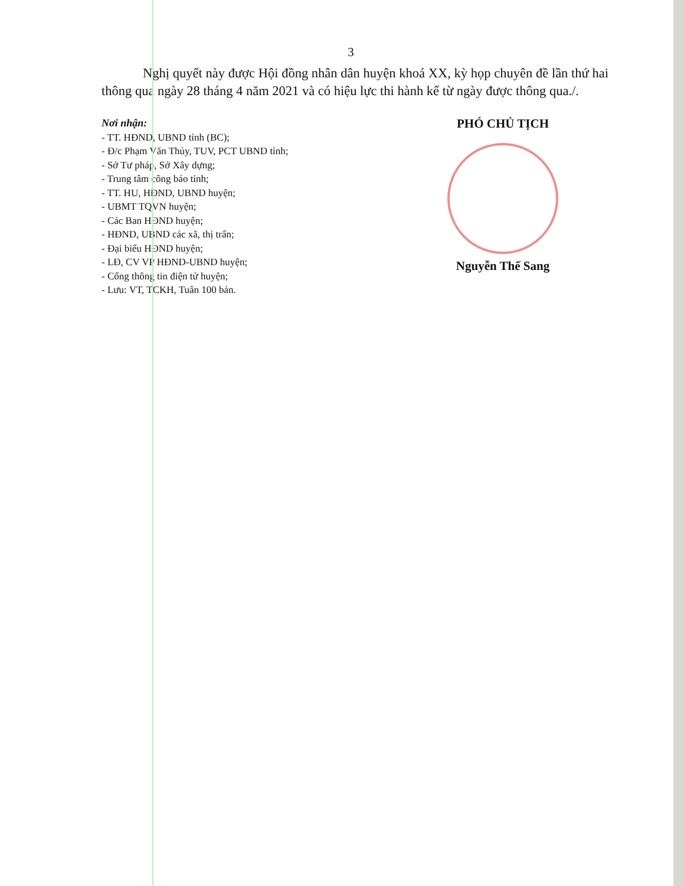3
Nghị quyết này được Hội đồng nhân dân huyện khoá XX, kỳ họp chuyên đề lần thứ hai thông qua ngày 28 tháng 4 năm 2021 và có hiệu lực thi hành kể từ ngày được thông qua./.
Nơi nhận:
- TT. HĐND, UBND tỉnh (BC);
- Đ/c Phạm Văn Thủy, TUV, PCT UBND tỉnh;
- Sở Tư pháp, Sở Xây dựng;
- Trung tâm công báo tỉnh;
- TT. HU, HĐND, UBND huyện;
- UBMT TQVN huyện;
- Các Ban HĐND huyện;
- HĐND, UBND các xã, thị trấn;
- Đại biểu HĐND huyện;
- LĐ, CV VP HĐND-UBND huyện;
- Cổng thông tin điện tử huyện;
- Lưu: VT, TCKH, Tuân 100 bản.
PHÓ CHỦ TỊCH
Nguyễn Thế Sang